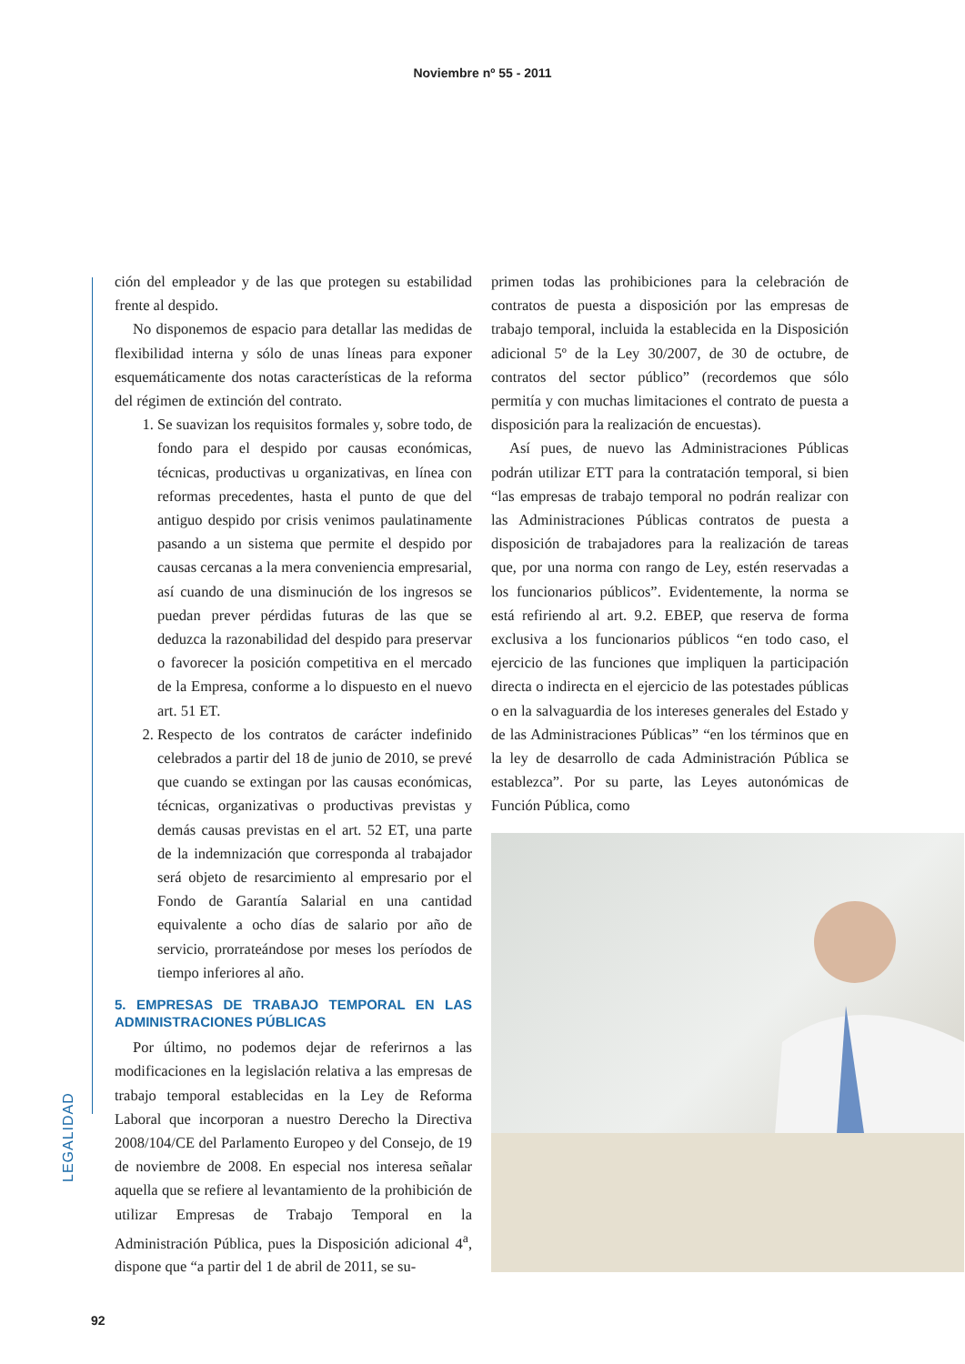Noviembre nº 55 - 2011
LEGALIDAD
ción del empleador y de las que protegen su estabilidad frente al despido.
No disponemos de espacio para detallar las medidas de flexibilidad interna y sólo de unas líneas para exponer esquemáticamente dos notas características de la reforma del régimen de extinción del contrato.
1. Se suavizan los requisitos formales y, sobre todo, de fondo para el despido por causas económicas, técnicas, productivas u organizativas, en línea con reformas precedentes, hasta el punto de que del antiguo despido por crisis venimos paulatinamente pasando a un sistema que permite el despido por causas cercanas a la mera conveniencia empresarial, así cuando de una disminución de los ingresos se puedan prever pérdidas futuras de las que se deduzca la razonabilidad del despido para preservar o favorecer la posición competitiva en el mercado de la Empresa, conforme a lo dispuesto en el nuevo art. 51 ET.
2. Respecto de los contratos de carácter indefinido celebrados a partir del 18 de junio de 2010, se prevé que cuando se extingan por las causas económicas, técnicas, organizativas o productivas previstas y demás causas previstas en el art. 52 ET, una parte de la indemnización que corresponda al trabajador será objeto de resarcimiento al empresario por el Fondo de Garantía Salarial en una cantidad equivalente a ocho días de salario por año de servicio, prorrateándose por meses los períodos de tiempo inferiores al año.
5. EMPRESAS DE TRABAJO TEMPORAL EN LAS ADMINISTRACIONES PÚBLICAS
Por último, no podemos dejar de referirnos a las modificaciones en la legislación relativa a las empresas de trabajo temporal establecidas en la Ley de Reforma Laboral que incorporan a nuestro Derecho la Directiva 2008/104/CE del Parlamento Europeo y del Consejo, de 19 de noviembre de 2008. En especial nos interesa señalar aquella que se refiere al levantamiento de la prohibición de utilizar Empresas de Trabajo Temporal en la Administración Pública, pues la Disposición adicional 4<sup>a</sup>, dispone que “a partir del 1 de abril de 2011, se su-
primen todas las prohibiciones para la celebración de contratos de puesta a disposición por las empresas de trabajo temporal, incluida la establecida en la Disposición adicional 5º de la Ley 30/2007, de 30 de octubre, de contratos del sector público” (recordemos que sólo permitía y con muchas limitaciones el contrato de puesta a disposición para la realización de encuestas).
Así pues, de nuevo las Administraciones Públicas podrán utilizar ETT para la contratación temporal, si bien “las empresas de trabajo temporal no podrán realizar con las Administraciones Públicas contratos de puesta a disposición de trabajadores para la realización de tareas que, por una norma con rango de Ley, estén reservadas a los funcionarios públicos”. Evidentemente, la norma se está refiriendo al art. 9.2. EBEP, que reserva de forma exclusiva a los funcionarios públicos “en todo caso, el ejercicio de las funciones que impliquen la participación directa o indirecta en el ejercicio de las potestades públicas o en la salvaguardia de los intereses generales del Estado y de las Administraciones Públicas” “en los términos que en la ley de desarrollo de cada Administración Pública se establezca”. Por su parte, las Leyes autonómicas de Función Pública, como
92